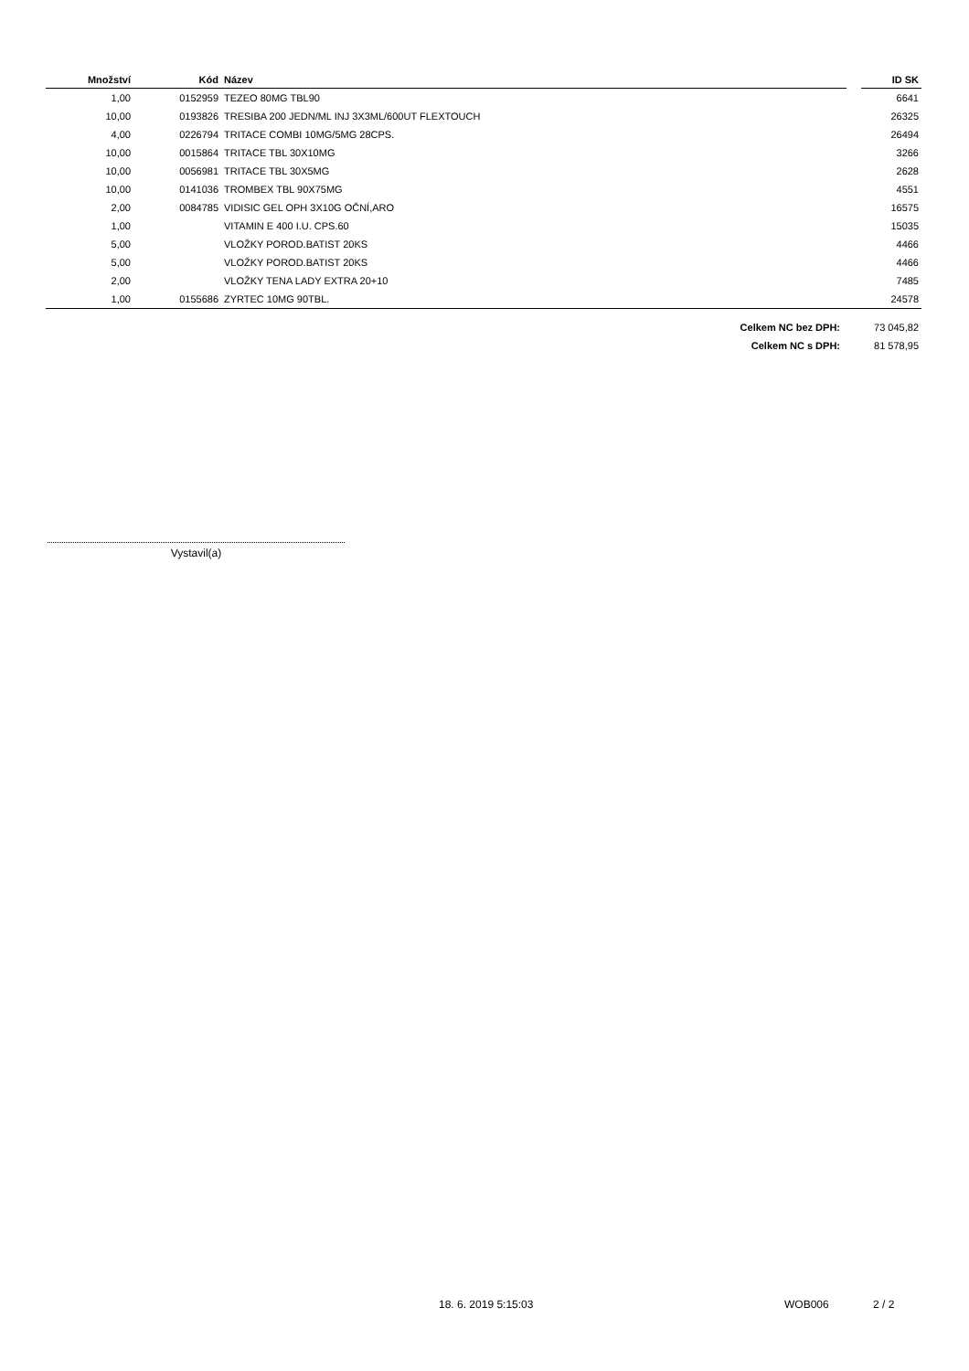| Množství | Kód | Název | | ID SK |
| --- | --- | --- | --- | --- |
| 1,00 | 0152959 | TEZEO 80MG TBL90 | | 6641 |
| 10,00 | 0193826 | TRESIBA 200 JEDN/ML INJ 3X3ML/600UT FLEXTOUCH | | 26325 |
| 4,00 | 0226794 | TRITACE COMBI 10MG/5MG 28CPS. | | 26494 |
| 10,00 | 0015864 | TRITACE TBL 30X10MG | | 3266 |
| 10,00 | 0056981 | TRITACE TBL 30X5MG | | 2628 |
| 10,00 | 0141036 | TROMBEX TBL 90X75MG | | 4551 |
| 2,00 | 0084785 | VIDISIC GEL OPH 3X10G OČNÍ,ARO | | 16575 |
| 1,00 | | VITAMIN E 400 I.U. CPS.60 | | 15035 |
| 5,00 | | VLOŽKY POROD.BATIST 20KS | | 4466 |
| 5,00 | | VLOŽKY POROD.BATIST 20KS | | 4466 |
| 2,00 | | VLOŽKY TENA LADY EXTRA 20+10 | | 7485 |
| 1,00 | 0155686 | ZYRTEC 10MG 90TBL. | | 24578 |
| Celkem NC bez DPH: | 73 045,82 |
| Celkem NC s DPH: | 81 578,95 |
Vystavil(a)
18. 6. 2019 5:15:03 WOB006 2 / 2